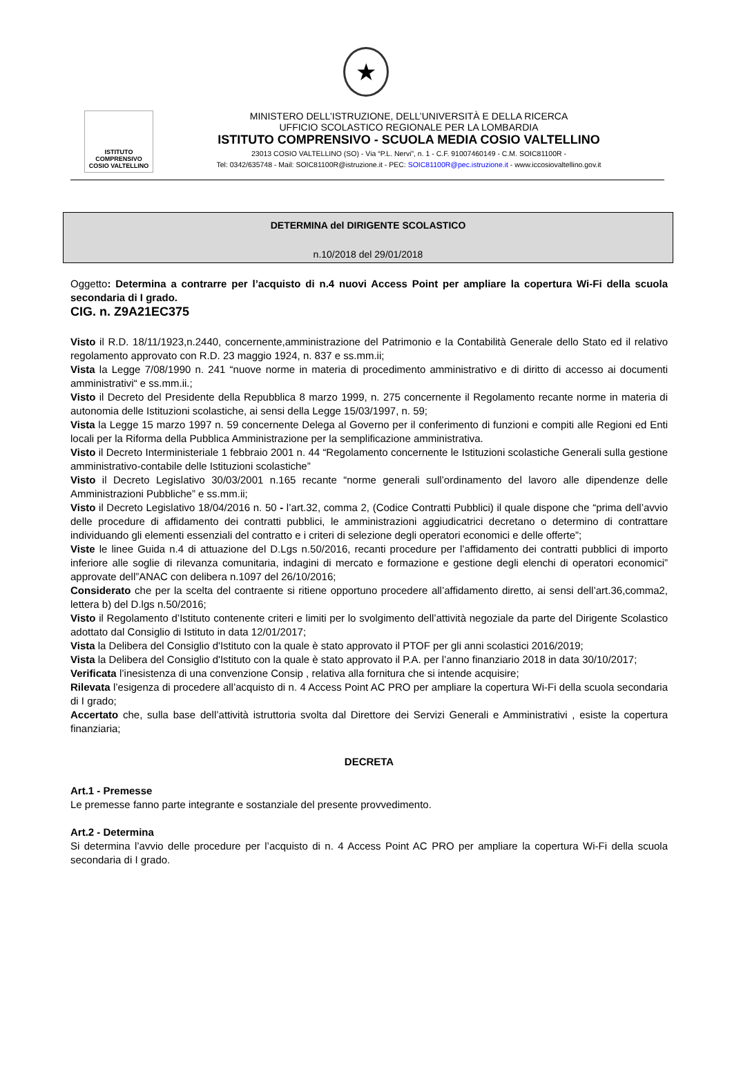★
ISTITUTO COMPRENSIVO
COSIO VALTELLINO
MINISTERO DELL’ISTRUZIONE, DELL’UNIVERSITÀ E DELLA RICERCA
UFFICIO SCOLASTICO REGIONALE PER LA LOMBARDIA
ISTITUTO COMPRENSIVO - SCUOLA MEDIA COSIO VALTELLINO
23013 COSIO VALTELLINO (SO) - Via “P.L. Nervi”, n. 1 - C.F. 91007460149 - C.M. SOIC81100R -
Tel: 0342/635748 - Mail: SOIC81100R@istruzione.it - PEC: SOIC81100R@pec.istruzione.it - www.iccosiovaltellino.gov.it
DETERMINA del DIRIGENTE SCOLASTICO
n.10/2018 del 29/01/2018
Oggetto: Determina a contrarre per l’acquisto di n.4 nuovi Access Point per ampliare la copertura Wi-Fi della scuola secondaria di I grado.
CIG. n. Z9A21EC375
Visto il R.D. 18/11/1923,n.2440, concernente,amministrazione del Patrimonio e la Contabilità Generale dello Stato ed il relativo regolamento approvato con R.D. 23 maggio 1924, n. 837 e ss.mm.ii;
Vista la Legge 7/08/1990 n. 241 “nuove norme in materia di procedimento amministrativo e di diritto di accesso ai documenti amministrativi“ e ss.mm.ii.;
Visto il Decreto del Presidente della Repubblica 8 marzo 1999, n. 275 concernente il Regolamento recante norme in materia di autonomia delle Istituzioni scolastiche, ai sensi della Legge 15/03/1997, n. 59;
Vista la Legge 15 marzo 1997 n. 59 concernente Delega al Governo per il conferimento di funzioni e compiti alle Regioni ed Enti locali per la Riforma della Pubblica Amministrazione per la semplificazione amministrativa.
Visto il Decreto Interministeriale 1 febbraio 2001 n. 44 “Regolamento concernente le Istituzioni scolastiche Generali sulla gestione amministrativo-contabile delle Istituzioni scolastiche”
Visto il Decreto Legislativo 30/03/2001 n.165 recante “norme generali sull’ordinamento del lavoro alle dipendenze delle Amministrazioni Pubbliche” e ss.mm.ii;
Visto il Decreto Legislativo 18/04/2016 n. 50 - l’art.32, comma 2, (Codice Contratti Pubblici) il quale dispone che “prima dell’avvio delle procedure di affidamento dei contratti pubblici, le amministrazioni aggiudicatrici decretano o determino di contrattare individuando gli elementi essenziali del contratto e i criteri di selezione degli operatori economici e delle offerte”;
Viste le linee Guida n.4 di attuazione del D.Lgs n.50/2016, recanti procedure per l’affidamento dei contratti pubblici di importo inferiore alle soglie di rilevanza comunitaria, indagini di mercato e formazione e gestione degli elenchi di operatori economici” approvate dell”ANAC con delibera n.1097 del 26/10/2016;
Considerato che per la scelta del contraente si ritiene opportuno procedere all’affidamento diretto, ai sensi dell’art.36,comma2, lettera b) del D.lgs n.50/2016;
Visto il Regolamento d’Istituto contenente criteri e limiti per lo svolgimento dell’attività negoziale da parte del Dirigente Scolastico adottato dal Consiglio di Istituto in data 12/01/2017;
Vista la Delibera del Consiglio d'Istituto con la quale è stato approvato il PTOF per gli anni scolastici 2016/2019;
Vista la Delibera del Consiglio d'Istituto con la quale è stato approvato il P.A. per l’anno finanziario 2018 in data 30/10/2017;
Verificata l’inesistenza di una convenzione Consip , relativa alla fornitura che si intende acquisire;
Rilevata l’esigenza di procedere all’acquisto di n. 4 Access Point AC PRO per ampliare la copertura Wi-Fi della scuola secondaria di I grado;
Accertato che, sulla base dell’attività istruttoria svolta dal Direttore dei Servizi Generali e Amministrativi , esiste la copertura finanziaria;
DECRETA
Art.1 - Premesse
Le premesse fanno parte integrante e sostanziale del presente provvedimento.
Art.2 - Determina
Si determina l’avvio delle procedure per l’acquisto di n. 4 Access Point AC PRO per ampliare la copertura Wi-Fi della scuola secondaria di I grado.